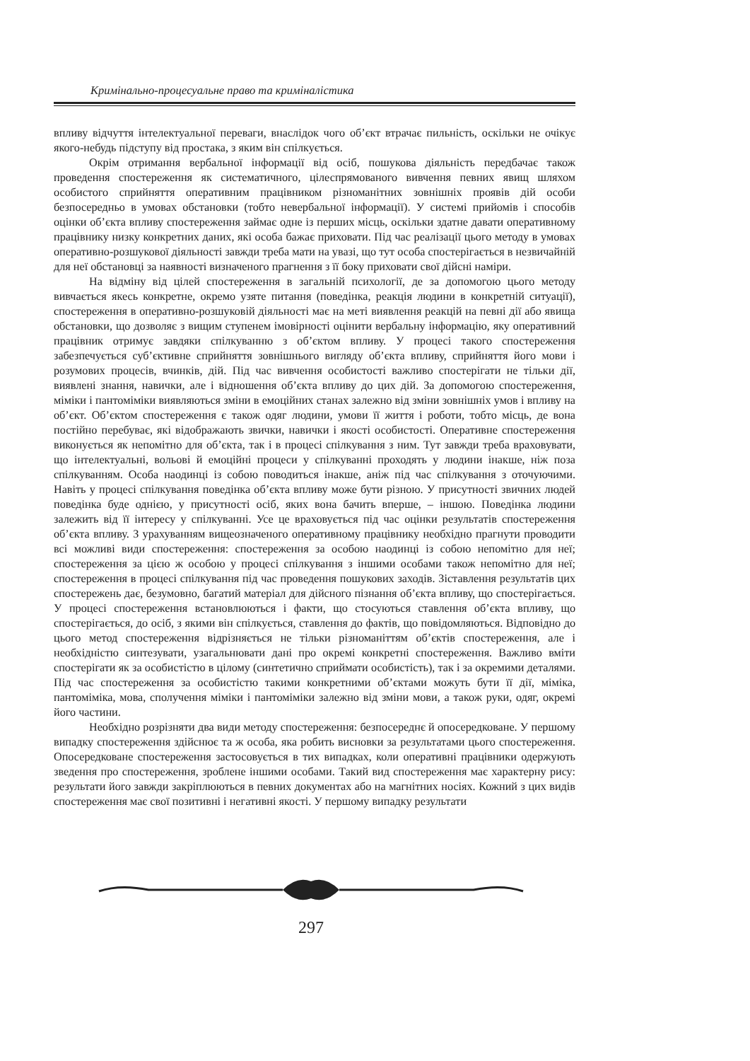Кримінально-процесуальне право та криміналістика
впливу відчуття інтелектуальної переваги, внаслідок чого об’єкт втрачає пильність, оскільки не очікує якого-небудь підступу від простака, з яким він спілкується.
Окрім отримання вербальної інформації від осіб, пошукова діяльність передбачає також проведення спостереження як систематичного, цілеспрямованого вивчення певних явищ шляхом особистого сприйняття оперативним працівником різноманітних зовнішніх проявів дій особи безпосередньо в умовах обстановки (тобто невербальної інформації). У системі прийомів і способів оцінки об’єкта впливу спостереження займає одне із перших місць, оскільки здатне давати оперативному працівнику низку конкретних даних, які особа бажає приховати. Під час реалізації цього методу в умовах оперативно-розшукової діяльності завжди треба мати на увазі, що тут особа спостерігається в незвичайній для неї обстановці за наявності визначеного прагнення з її боку приховати свої дійсні наміри.
На відміну від цілей спостереження в загальній психології, де за допомогою цього методу вивчається якесь конкретне, окремо узяте питання (поведінка, реакція людини в конкретній ситуації), спостереження в оперативно-розшуковій діяльності має на меті виявлення реакцій на певні дії або явища обстановки, що дозволяє з вищим ступенем імовірності оцінити вербальну інформацію, яку оперативний працівник отримує завдяки спілкуванню з об’єктом впливу. У процесі такого спостереження забезпечується суб’єктивне сприйняття зовнішнього вигляду об’єкта впливу, сприйняття його мови і розумових процесів, вчинків, дій. Під час вивчення особистості важливо спостерігати не тільки дії, виявлені знання, навички, але і відношення об’єкта впливу до цих дій. За допомогою спостереження, міміки і пантоміміки виявляються зміни в емоційних станах залежно від зміни зовнішніх умов і впливу на об’єкт. Об’єктом спостереження є також одяг людини, умови її життя і роботи, тобто місць, де вона постійно перебуває, які відображають звички, навички і якості особистості. Оперативне спостереження виконується як непомітно для об’єкта, так і в процесі спілкування з ним. Тут завжди треба враховувати, що інтелектуальні, вольові й емоційні процеси у спілкуванні проходять у людини інакше, ніж поза спілкуванням. Особа наодинці із собою поводиться інакше, аніж під час спілкування з оточуючими. Навіть у процесі спілкування поведінка об’єкта впливу може бути різною. У присутності звичних людей поведінка буде однією, у присутності осіб, яких вона бачить вперше, – іншою. Поведінка людини залежить від її інтересу у спілкуванні. Усе це враховується під час оцінки результатів спостереження об’єкта впливу. З урахуванням вищеозначеного оперативному працівнику необхідно прагнути проводити всі можливі види спостереження: спостереження за особою наодинці із собою непомітно для неї; спостереження за цією ж особою у процесі спілкування з іншими особами також непомітно для неї; спостереження в процесі спілкування під час проведення пошукових заходів. Зіставлення результатів цих спостережень дає, безумовно, багатий матеріал для дійсного пізнання об’єкта впливу, що спостерігається. У процесі спостереження встановлюються і факти, що стосуються ставлення об’єкта впливу, що спостерігається, до осіб, з якими він спілкується, ставлення до фактів, що повідомляються. Відповідно до цього метод спостереження відрізняється не тільки різноманіттям об’єктів спостереження, але і необхідністю синтезувати, узагальнювати дані про окремі конкретні спостереження. Важливо вміти спостерігати як за особистістю в цілому (синтетично сприймати особистість), так і за окремими деталями. Під час спостереження за особистістю такими конкретними об’єктами можуть бути її дії, міміка, пантоміміка, мова, сполучення міміки і пантоміміки залежно від зміни мови, а також руки, одяг, окремі його частини.
Необхідно розрізняти два види методу спостереження: безпосереднє й опосередковане. У першому випадку спостереження здійснює та ж особа, яка робить висновки за результатами цього спостереження. Опосередковане спостереження застосовується в тих випадках, коли оперативні працівники одержують зведення про спостереження, зроблене іншими особами. Такий вид спостереження має характерну рису: результати його завжди закріплюються в певних документах або на магнітних носіях. Кожний з цих видів спостереження має свої позитивні і негативні якості. У першому випадку результати
297